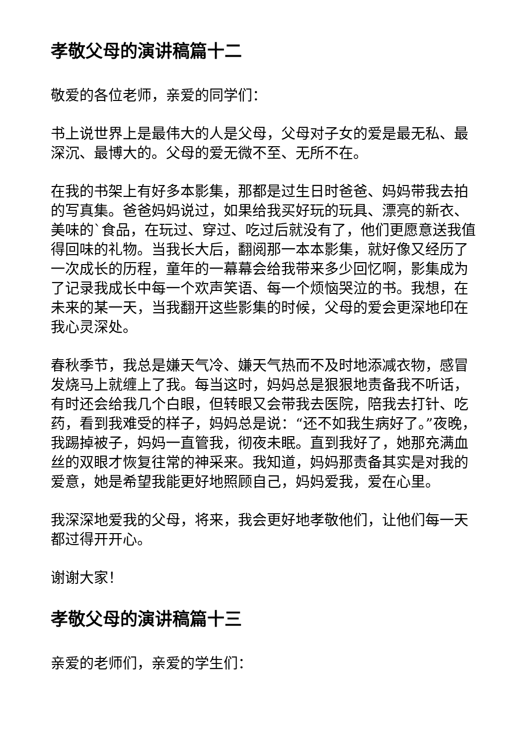孝敬父母的演讲稿篇十二
敬爱的各位老师，亲爱的同学们：
书上说世界上是最伟大的人是父母，父母对子女的爱是最无私、最深沉、最博大的。父母的爱无微不至、无所不在。
在我的书架上有好多本影集，那都是过生日时爸爸、妈妈带我去拍的写真集。爸爸妈妈说过，如果给我买好玩的玩具、漂亮的新衣、美味的`食品，在玩过、穿过、吃过后就没有了，他们更愿意送我值得回味的礼物。当我长大后，翻阅那一本本影集，就好像又经历了一次成长的历程，童年的一幕幕会给我带来多少回忆啊，影集成为了记录我成长中每一个欢声笑语、每一个烦恼哭泣的书。我想，在未来的某一天，当我翻开这些影集的时候，父母的爱会更深地印在我心灵深处。
春秋季节，我总是嫌天气冷、嫌天气热而不及时地添减衣物，感冒发烧马上就缠上了我。每当这时，妈妈总是狠狠地责备我不听话，有时还会给我几个白眼，但转眼又会带我去医院，陪我去打针、吃药，看到我难受的样子，妈妈总是说：“还不如我生病好了。”夜晚，我踢掉被子，妈妈一直管我，彻夜未眠。直到我好了，她那充满血丝的双眼才恢复往常的神采来。我知道，妈妈那责备其实是对我的爱意，她是希望我能更好地照顾自己，妈妈爱我，爱在心里。
我深深地爱我的父母，将来，我会更好地孝敬他们，让他们每一天都过得开开心。
谢谢大家！
孝敬父母的演讲稿篇十三
亲爱的老师们，亲爱的学生们：